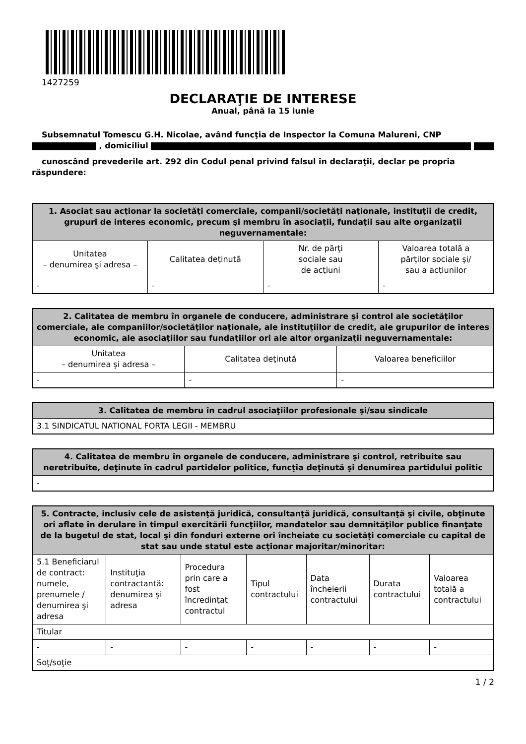1427259
DECLARAŢIE DE INTERESE
Anual, până la 15 iunie
Subsemnatul Tomescu G.H. Nicolae, având funcţia de Inspector la Comuna Malureni, CNP , domiciliul
cunoscând prevederile art. 292 din Codul penal privind falsul în declaraţii, declar pe propria răspundere:
| 1. Asociat sau acţionar la societăţi comerciale, companii/societăţi naţionale, instituţii de credit, grupuri de interes economic, precum şi membru în asociaţii, fundaţii sau alte organizaţii neguvernamentale: | | | |
| --- | --- | --- | --- |
| Unitatea – denumirea şi adresa – | Calitatea deţinută | Nr. de părţi sociale sau de acţiuni | Valoarea totală a părţilor sociale şi/ sau a acţiunilor |
| - | - | - | - |
| 2. Calitatea de membru în organele de conducere, administrare şi control ale societăţilor comerciale, ale companiilor/societăţilor naţionale, ale instituţiilor de credit, ale grupurilor de interes economic, ale asociaţiilor sau fundaţiilor ori ale altor organizaţii neguvernamentale: | | |
| --- | --- | --- |
| Unitatea – denumirea şi adresa – | Calitatea deţinută | Valoarea beneficiilor |
| - | - | - |
| 3. Calitatea de membru în cadrul asociaţiilor profesionale şi/sau sindicale |
| --- |
| 3.1 SINDICATUL NATIONAL FORTA LEGII - MEMBRU |
| 4. Calitatea de membru în organele de conducere, administrare şi control, retribuite sau neretribuite, deţinute în cadrul partidelor politice, funcţia deţinută şi denumirea partidului politic |
| --- |
| - |
| 5. Contracte, inclusiv cele de asistenţă juridică, consultanţă juridică, consultanţă şi civile, obţinute ori aflate în derulare în timpul exercitării funcţiilor, mandatelor sau demnităţilor publice finanţate de la bugetul de stat, local şi din fonduri externe ori încheiate cu societăţi comerciale cu capital de stat sau unde statul este acţionar majoritar/minoritar: | | | | | | |
| --- | --- | --- | --- | --- | --- | --- |
| 5.1 Beneficiarul de contract: numele, prenumele / denumirea şi adresa | Instituţia contractantă: denumirea şi adresa | Procedura prin care a fost încredinţat contractul | Tipul contractului | Data încheierii contractului | Durata contractului | Valoarea totală a contractului |
| Titular | | | | | | |
| - | - | - | - | - | - | - |
| Soţ/soţie | | | | | | |
1 / 2